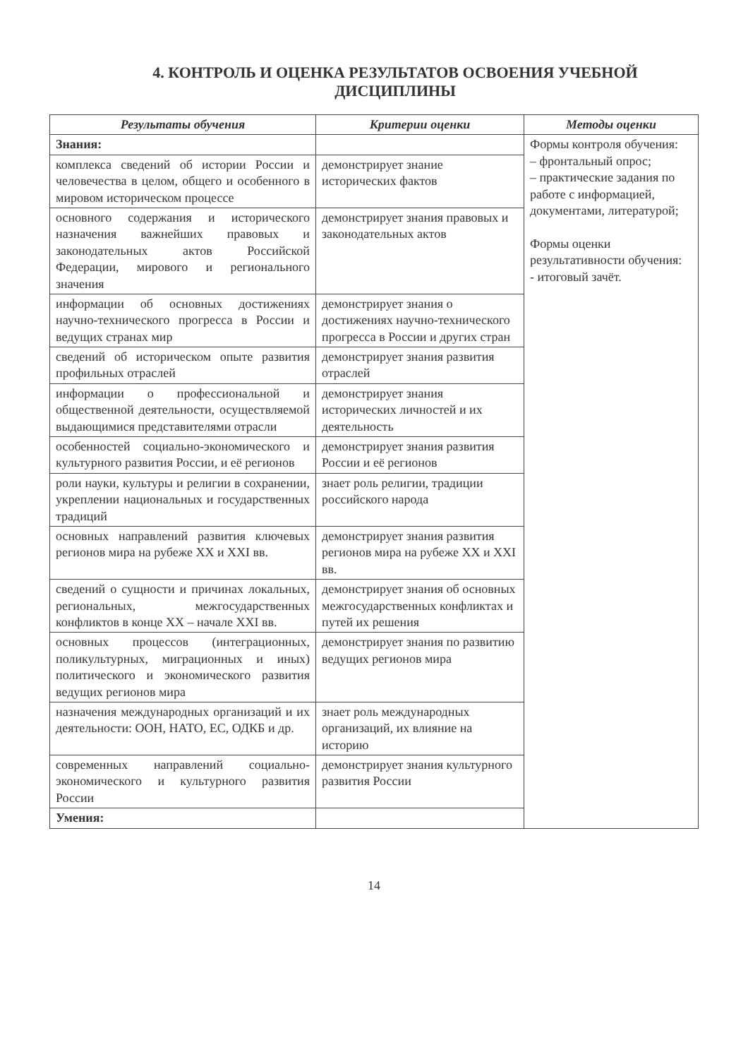4. КОНТРОЛЬ И ОЦЕНКА РЕЗУЛЬТАТОВ ОСВОЕНИЯ УЧЕБНОЙ ДИСЦИПЛИНЫ
| Результаты обучения | Критерии оценки | Методы оценки |
| --- | --- | --- |
| Знания: | | Формы контроля обучения: – фронтальный опрос; – практические задания по работе с информацией, документами, литературой; Формы оценки результативности обучения: - итоговый зачёт. |
| комплекса сведений об истории России и человечества в целом, общего и особенного в мировом историческом процессе | демонстрирует знание исторических фактов | |
| основного содержания и исторического назначения важнейших правовых и законодательных актов Российской Федерации, мирового и регионального значения | демонстрирует знания правовых и законодательных актов | |
| информации об основных достижениях научно-технического прогресса в России и ведущих странах мир | демонстрирует знания о достижениях научно-технического прогресса в России и других стран | |
| сведений об историческом опыте развития профильных отраслей | демонстрирует знания развития отраслей | |
| информации о профессиональной и общественной деятельности, осуществляемой выдающимися представителями отрасли | демонстрирует знания исторических личностей и их деятельность | |
| особенностей социально-экономического и культурного развития России, и её регионов | демонстрирует знания развития России и её регионов | |
| роли науки, культуры и религии в сохранении, укреплении национальных и государственных традиций | знает роль религии, традиции российского народа | |
| основных направлений развития ключевых регионов мира на рубеже XX и XXI вв. | демонстрирует знания развития регионов мира на рубеже XX и XXI вв. | |
| сведений о сущности и причинах локальных, региональных, межгосударственных конфликтов в конце XX – начале XXI вв. | демонстрирует знания об основных межгосударственных конфликтах и путей их решения | |
| основных процессов (интеграционных, поликультурных, миграционных и иных) политического и экономического развития ведущих регионов мира | демонстрирует знания по развитию ведущих регионов мира | |
| назначения международных организаций и их деятельности: ООН, НАТО, ЕС, ОДКБ и др. | знает роль международных организаций, их влияние на историю | |
| современных направлений социально-экономического и культурного развития России | демонстрирует знания культурного развития России | |
| Умения: | | |
14